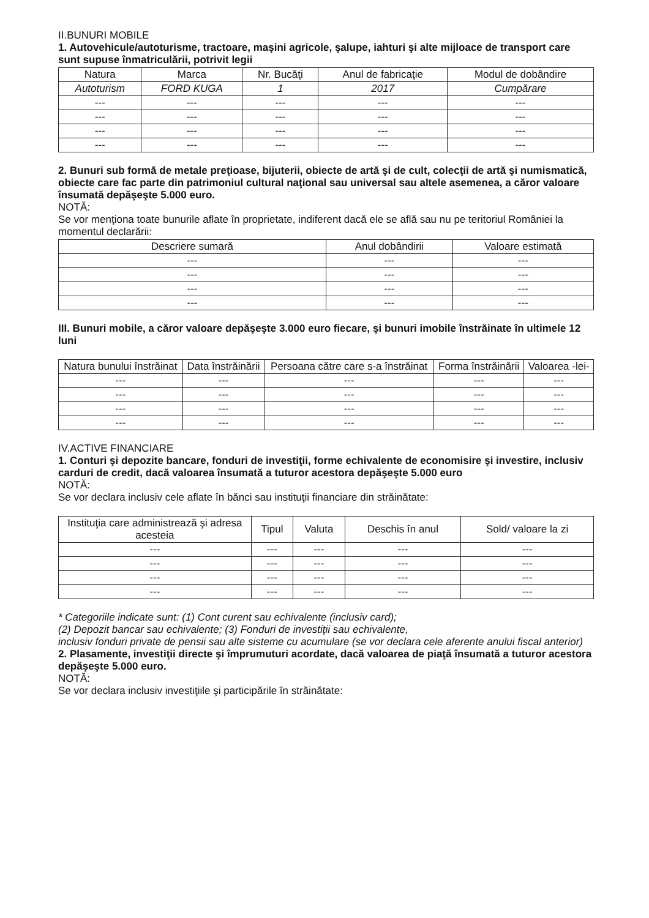II.BUNURI MOBILE
1. Autovehicule/autoturisme, tractoare, maşini agricole, şalupe, iahturi şi alte mijloace de transport care sunt supuse înmatriculării, potrivit legii
| Natura | Marca | Nr. Bucăţi | Anul de fabricaţie | Modul de dobândire |
| --- | --- | --- | --- | --- |
| Autoturism | FORD KUGA | 1 | 2017 | Cumpărare |
| --- | --- | --- | --- | --- |
| --- | --- | --- | --- | --- |
| --- | --- | --- | --- | --- |
| --- | --- | --- | --- | --- |
2. Bunuri sub formă de metale preţioase, bijuterii, obiecte de artă şi de cult, colecţii de artă şi numismatică, obiecte care fac parte din patrimoniul cultural naţional sau universal sau altele asemenea, a căror valoare însumată depăşeşte 5.000 euro.
NOTĂ:
Se vor menţiona toate bunurile aflate în proprietate, indiferent dacă ele se află sau nu pe teritoriul României la momentul declarării:
| Descriere sumară | Anul dobândirii | Valoare estimată |
| --- | --- | --- |
| --- | --- | --- |
| --- | --- | --- |
| --- | --- | --- |
| --- | --- | --- |
III. Bunuri mobile, a căror valoare depăşeşte 3.000 euro fiecare, şi bunuri imobile înstrăinate în ultimele 12 luni
| Natura bunului înstrăinat | Data înstrăinării | Persoana către care s-a înstrăinat | Forma înstrăinării | Valoarea -lei- |
| --- | --- | --- | --- | --- |
| --- | --- | --- | --- | --- |
| --- | --- | --- | --- | --- |
| --- | --- | --- | --- | --- |
| --- | --- | --- | --- | --- |
IV.ACTIVE FINANCIARE
1. Conturi şi depozite bancare, fonduri de investiţii, forme echivalente de economisire şi investire, inclusiv carduri de credit, dacă valoarea însumată a tuturor acestora depăşeşte 5.000 euro
NOTĂ:
Se vor declara inclusiv cele aflate în bănci sau instituţii financiare din străinătate:
| Instituţia care administrează şi adresa acesteia | Tipul | Valuta | Deschis în anul | Sold/ valoare la zi |
| --- | --- | --- | --- | --- |
| --- | --- | --- | --- | --- |
| --- | --- | --- | --- | --- |
| --- | --- | --- | --- | --- |
| --- | --- | --- | --- | --- |
* Categoriile indicate sunt: (1) Cont curent sau echivalente (inclusiv card);
(2) Depozit bancar sau echivalente; (3) Fonduri de investiţii sau echivalente,
inclusiv fonduri private de pensii sau alte sisteme cu acumulare (se vor declara cele aferente anului fiscal anterior)
2. Plasamente, investiţii directe şi împrumuturi acordate, dacă valoarea de piaţă însumată a tuturor acestora depăşeşte 5.000 euro.
NOTĂ:
Se vor declara inclusiv investiţiile şi participările în străinătate: